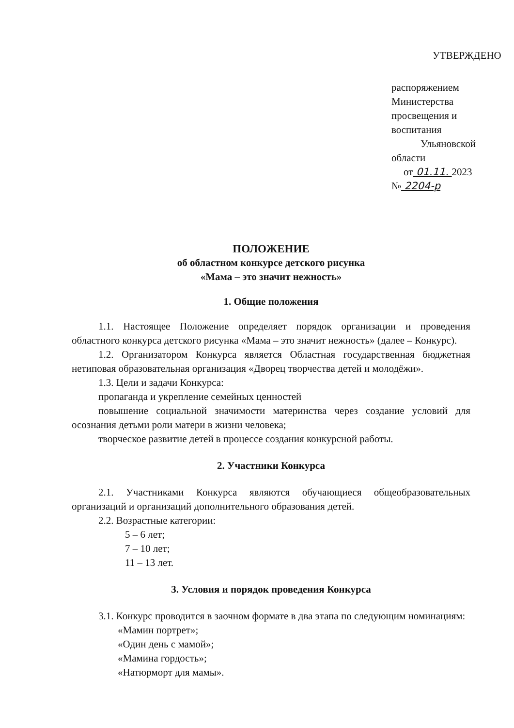УТВЕРЖДЕНО
распоряжением Министерства
просвещения и воспитания
Ульяновской области
от 01.11. 2023 № 2204-р
ПОЛОЖЕНИЕ
об областном конкурсе детского рисунка
«Мама – это значит нежность»
1. Общие положения
1.1. Настоящее Положение определяет порядок организации и проведения областного конкурса детского рисунка «Мама – это значит нежность» (далее – Конкурс).
1.2. Организатором Конкурса является Областная государственная бюджетная нетиповая образовательная организация «Дворец творчества детей и молодёжи».
1.3. Цели и задачи Конкурса:
пропаганда и укрепление семейных ценностей
повышение социальной значимости материнства через создание условий для осознания детьми роли матери в жизни человека;
творческое развитие детей в процессе создания конкурсной работы.
2. Участники Конкурса
2.1. Участниками Конкурса являются обучающиеся общеобразовательных организаций и организаций дополнительного образования детей.
2.2. Возрастные категории:
5 – 6 лет;
7 – 10 лет;
11 – 13 лет.
3. Условия и порядок проведения Конкурса
3.1. Конкурс проводится в заочном формате в два этапа по следующим номинациям:
«Мамин портрет»;
«Один день с мамой»;
«Мамина гордость»;
«Натюрморт для мамы».